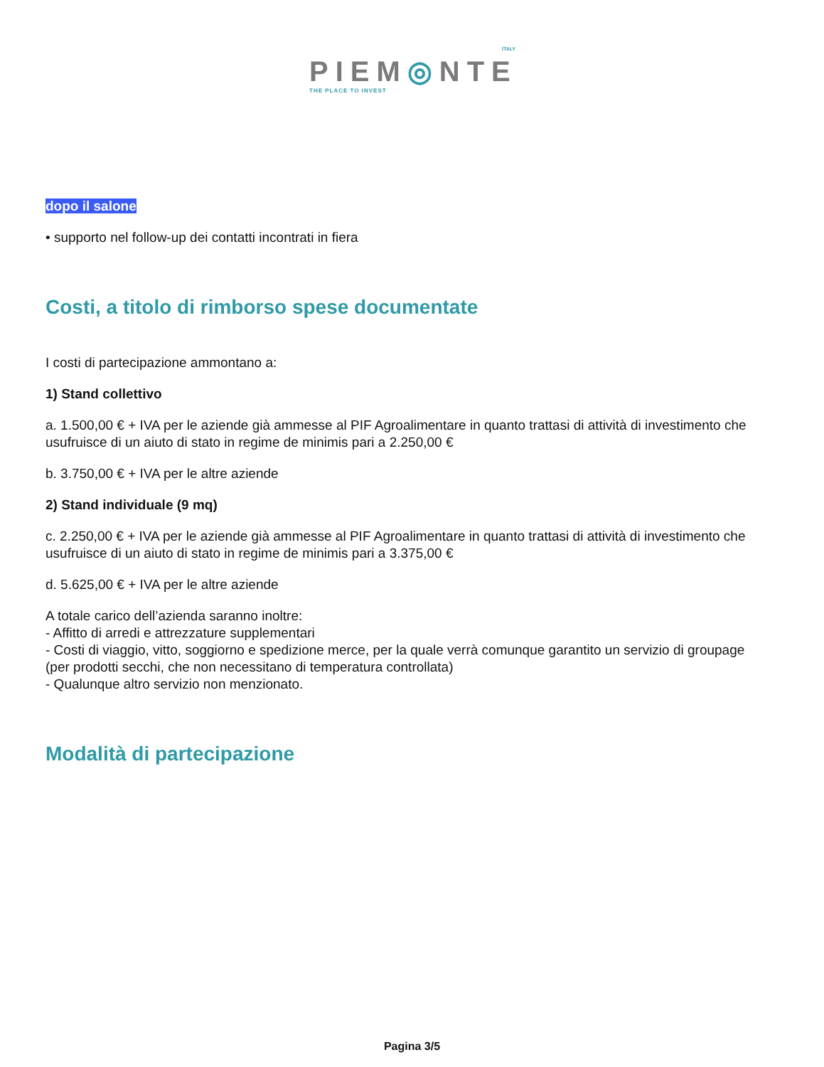ITALY
PIEM◎NTE
THE PLACE TO INVEST
dopo il salone
• supporto nel follow-up dei contatti incontrati in fiera
Costi, a titolo di rimborso spese documentate
I costi di partecipazione ammontano a:
1) Stand collettivo
a. 1.500,00 € + IVA per le aziende già ammesse al PIF Agroalimentare in quanto trattasi di attività di investimento che usufruisce di un aiuto di stato in regime de minimis pari a 2.250,00 €
b. 3.750,00 € + IVA per le altre aziende
2) Stand individuale (9 mq)
c. 2.250,00 € + IVA per le aziende già ammesse al PIF Agroalimentare in quanto trattasi di attività di investimento che usufruisce di un aiuto di stato in regime de minimis pari a 3.375,00 €
d. 5.625,00 € + IVA per le altre aziende
A totale carico dell’azienda saranno inoltre:
- Affitto di arredi e attrezzature supplementari
- Costi di viaggio, vitto, soggiorno e spedizione merce, per la quale verrà comunque garantito un servizio di groupage (per prodotti secchi, che non necessitano di temperatura controllata)
- Qualunque altro servizio non menzionato.
Modalità di partecipazione
Pagina 3/5